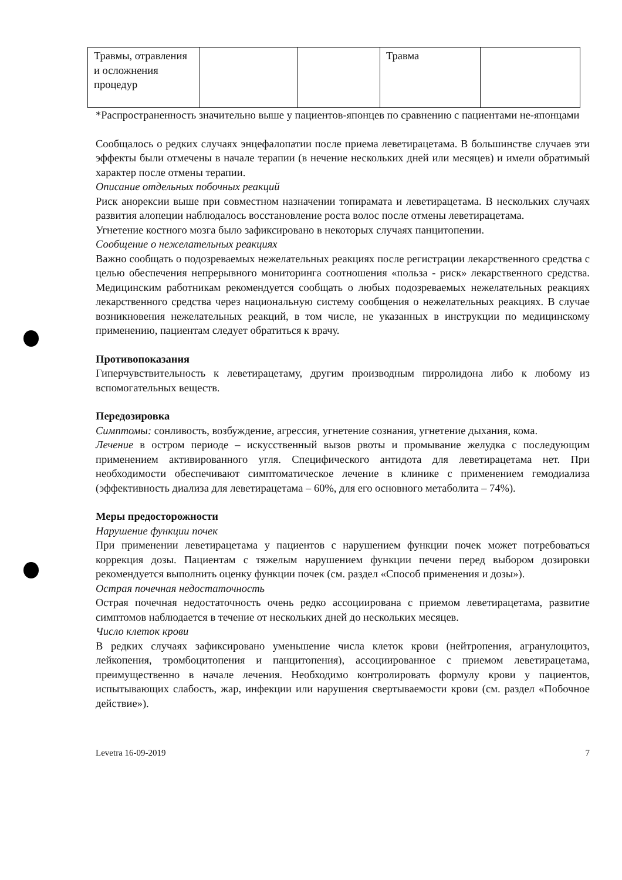| Травмы, отравления и осложнения процедур | | | Травма | |
*Распространенность значительно выше у пациентов-японцев по сравнению с пациентами не-японцами
Сообщалось о редких случаях энцефалопатии после приема леветирацетама. В большинстве случаев эти эффекты были отмечены в начале терапии (в нечение нескольких дней или месяцев) и имели обратимый характер после отмены терапии.
Описание отдельных побочных реакций
Риск анорексии выше при совместном назначении топирамата и леветирацетама. В нескольких случаях развития алопеции наблюдалось восстановление роста волос после отмены леветирацетама.
Угнетение костного мозга было зафиксировано в некоторых случаях панцитопении.
Сообщение о нежелательных реакциях
Важно сообщать о подозреваемых нежелательных реакциях после регистрации лекарственного средства с целью обеспечения непрерывного мониторинга соотношения «польза - риск» лекарственного средства. Медицинским работникам рекомендуется сообщать о любых подозреваемых нежелательных реакциях лекарственного средства через национальную систему сообщения о нежелательных реакциях. В случае возникновения нежелательных реакций, в том числе, не указанных в инструкции по медицинскому применению, пациентам следует обратиться к врачу.
Противопоказания
Гиперчувствительность к леветирацетаму, другим производным пирролидона либо к любому из вспомогательных веществ.
Передозировка
Симптомы: сонливость, возбуждение, агрессия, угнетение сознания, угнетение дыхания, кома.
Лечение в остром периоде – искусственный вызов рвоты и промывание желудка с последующим применением активированного угля. Специфического антидота для леветирацетама нет. При необходимости обеспечивают симптоматическое лечение в клинике с применением гемодиализа (эффективность диализа для леветирацетама – 60%, для его основного метаболита – 74%).
Меры предосторожности
Нарушение функции почек
При применении леветирацетама у пациентов с нарушением функции почек может потребоваться коррекция дозы. Пациентам с тяжелым нарушением функции печени перед выбором дозировки рекомендуется выполнить оценку функции почек (см. раздел «Способ применения и дозы»).
Острая почечная недостаточность
Острая почечная недостаточность очень редко ассоциирована с приемом леветирацетама, развитие симптомов наблюдается в течение от нескольких дней до нескольких месяцев.
Число клеток крови
В редких случаях зафиксировано уменьшение числа клеток крови (нейтропения, агранулоцитоз, лейкопения, тромбоцитопения и панцитопения), ассоциированное с приемом леветирацетама, преимущественно в начале лечения. Необходимо контролировать формулу крови у пациентов, испытывающих слабость, жар, инфекции или нарушения свертываемости крови (см. раздел «Побочное действие»).
Levetra 16-09-2019 7